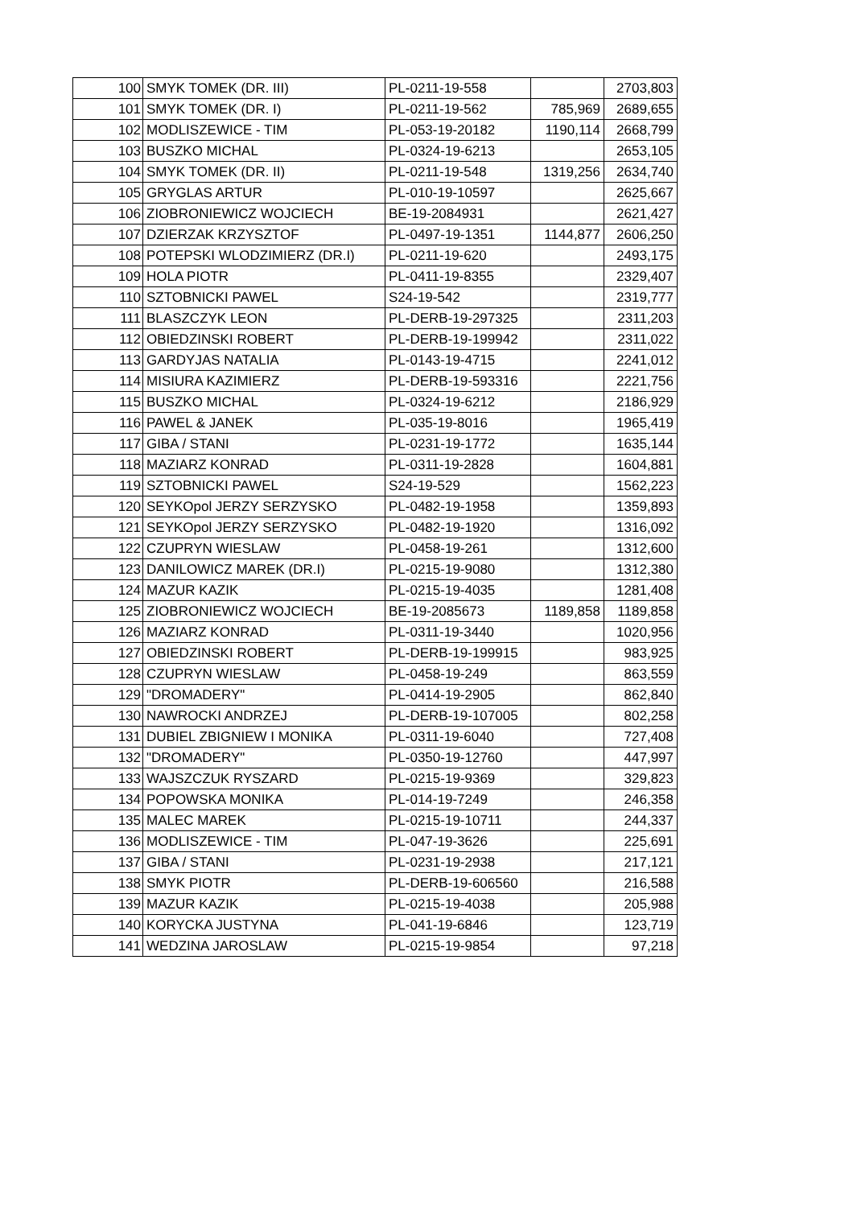| 100 | SMYK TOMEK (DR. III) | PL-0211-19-558 | | 2703,803 |
| 101 | SMYK TOMEK (DR. I) | PL-0211-19-562 | 785,969 | 2689,655 |
| 102 | MODLISZEWICE - TIM | PL-053-19-20182 | 1190,114 | 2668,799 |
| 103 | BUSZKO MICHAL | PL-0324-19-6213 | | 2653,105 |
| 104 | SMYK TOMEK (DR. II) | PL-0211-19-548 | 1319,256 | 2634,740 |
| 105 | GRYGLAS ARTUR | PL-010-19-10597 | | 2625,667 |
| 106 | ZIOBRONIEWICZ WOJCIECH | BE-19-2084931 | | 2621,427 |
| 107 | DZIERZAK KRZYSZTOF | PL-0497-19-1351 | 1144,877 | 2606,250 |
| 108 | POTEPSKI WLODZIMIERZ (DR.I) | PL-0211-19-620 | | 2493,175 |
| 109 | HOLA PIOTR | PL-0411-19-8355 | | 2329,407 |
| 110 | SZTOBNICKI PAWEL | S24-19-542 | | 2319,777 |
| 111 | BLASZCZYK LEON | PL-DERB-19-297325 | | 2311,203 |
| 112 | OBIEDZINSKI ROBERT | PL-DERB-19-199942 | | 2311,022 |
| 113 | GARDYJAS NATALIA | PL-0143-19-4715 | | 2241,012 |
| 114 | MISIURA KAZIMIERZ | PL-DERB-19-593316 | | 2221,756 |
| 115 | BUSZKO MICHAL | PL-0324-19-6212 | | 2186,929 |
| 116 | PAWEL & JANEK | PL-035-19-8016 | | 1965,419 |
| 117 | GIBA / STANI | PL-0231-19-1772 | | 1635,144 |
| 118 | MAZIARZ KONRAD | PL-0311-19-2828 | | 1604,881 |
| 119 | SZTOBNICKI PAWEL | S24-19-529 | | 1562,223 |
| 120 | SEYKOpol JERZY SERZYSKO | PL-0482-19-1958 | | 1359,893 |
| 121 | SEYKOpol JERZY SERZYSKO | PL-0482-19-1920 | | 1316,092 |
| 122 | CZUPRYN WIESLAW | PL-0458-19-261 | | 1312,600 |
| 123 | DANILOWICZ MAREK (DR.I) | PL-0215-19-9080 | | 1312,380 |
| 124 | MAZUR KAZIK | PL-0215-19-4035 | | 1281,408 |
| 125 | ZIOBRONIEWICZ WOJCIECH | BE-19-2085673 | 1189,858 | 1189,858 |
| 126 | MAZIARZ KONRAD | PL-0311-19-3440 | | 1020,956 |
| 127 | OBIEDZINSKI ROBERT | PL-DERB-19-199915 | | 983,925 |
| 128 | CZUPRYN WIESLAW | PL-0458-19-249 | | 863,559 |
| 129 | "DROMADERY" | PL-0414-19-2905 | | 862,840 |
| 130 | NAWROCKI ANDRZEJ | PL-DERB-19-107005 | | 802,258 |
| 131 | DUBIEL ZBIGNIEW I MONIKA | PL-0311-19-6040 | | 727,408 |
| 132 | "DROMADERY" | PL-0350-19-12760 | | 447,997 |
| 133 | WAJSZCZUK RYSZARD | PL-0215-19-9369 | | 329,823 |
| 134 | POPOWSKA MONIKA | PL-014-19-7249 | | 246,358 |
| 135 | MALEC MAREK | PL-0215-19-10711 | | 244,337 |
| 136 | MODLISZEWICE - TIM | PL-047-19-3626 | | 225,691 |
| 137 | GIBA / STANI | PL-0231-19-2938 | | 217,121 |
| 138 | SMYK PIOTR | PL-DERB-19-606560 | | 216,588 |
| 139 | MAZUR KAZIK | PL-0215-19-4038 | | 205,988 |
| 140 | KORYCKA JUSTYNA | PL-041-19-6846 | | 123,719 |
| 141 | WEDZINA JAROSLAW | PL-0215-19-9854 | | 97,218 |